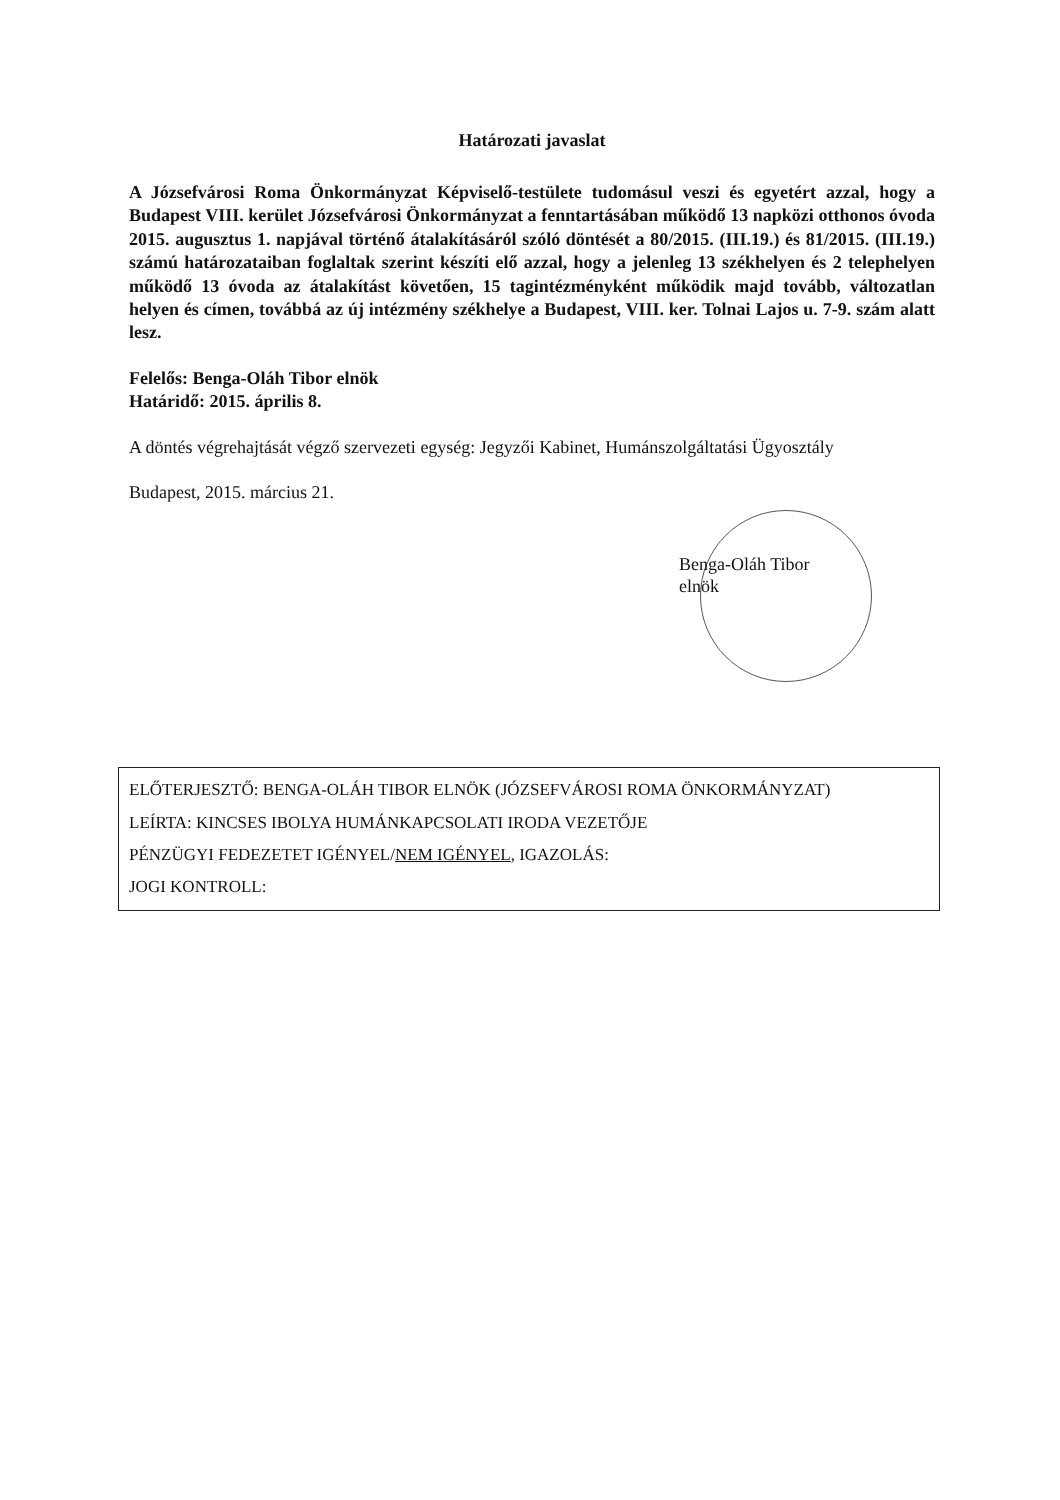Határozati javaslat
A Józsefvárosi Roma Önkormányzat Képviselő-testülete tudomásul veszi és egyetért azzal, hogy a Budapest VIII. kerület Józsefvárosi Önkormányzat a fenntartásában működő 13 napközi otthonos óvoda 2015. augusztus 1. napjával történő átalakításáról szóló döntését a 80/2015. (III.19.) és 81/2015. (III.19.) számú határozataiban foglaltak szerint készíti elő azzal, hogy a jelenleg 13 székhelyen és 2 telephelyen működő 13 óvoda az átalakítást követően, 15 tagintézményként működik majd tovább, változatlan helyen és címen, továbbá az új intézmény székhelye a Budapest, VIII. ker. Tolnai Lajos u. 7-9. szám alatt lesz.
Felelős: Benga-Oláh Tibor elnök
Határidő: 2015. április 8.
A döntés végrehajtását végző szervezeti egység: Jegyzői Kabinet, Humánszolgáltatási Ügyosztály
Budapest, 2015. március 21.
Benga-Oláh Tibor
elnök
ELŐTERJESZTŐ: BENGA-OLÁH TIBOR ELNÖK (JÓZSEFVÁROSI ROMA ÖNKORMÁNYZAT)
LEÍRTA: KINCSES IBOLYA HUMÁNKAPCSOLATI IRODA VEZETŐJE
PÉNZÜGYI FEDEZETET IGÉNYEL/NEM IGÉNYEL, IGAZOLÁS:
JOGI KONTROLL: